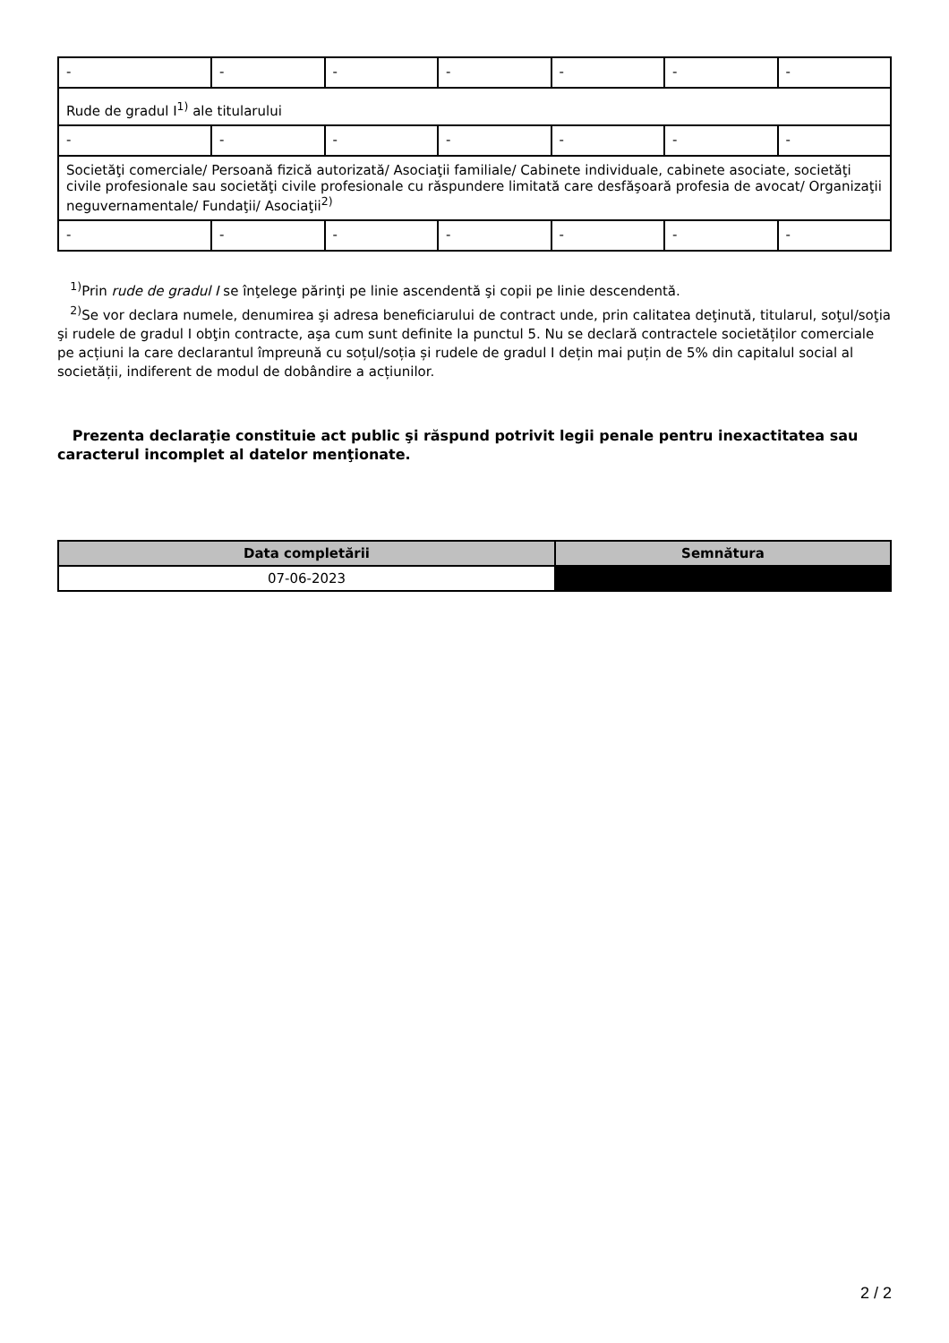| - | - | - | - | - | - | - |
| Rude de gradul I<sup>1)</sup> ale titularului | | | | | | |
| - | - | - | - | - | - | - |
| Societăţi comerciale/ Persoană fizică autorizată/ Asociaţii familiale/ Cabinete individuale, cabinete asociate, societăţi civile profesionale sau societăţi civile profesionale cu răspundere limitată care desfăşoară profesia de avocat/ Organizaţii neguvernamentale/ Fundaţii/ Asociaţii<sup>2)</sup> | | | | | | |
| - | - | - | - | - | - | - |
<sup>1)</sup> Prin rude de gradul I se înţelege părinţi pe linie ascendentă şi copii pe linie descendentă.
<sup>2)</sup> Se vor declara numele, denumirea şi adresa beneficiarului de contract unde, prin calitatea deţinută, titularul, soţul/soţia şi rudele de gradul I obţin contracte, aşa cum sunt definite la punctul 5. Nu se declară contractele societăților comerciale pe acțiuni la care declarantul împreună cu soțul/soția și rudele de gradul I dețin mai puțin de 5% din capitalul social al societății, indiferent de modul de dobândire a acțiunilor.
Prezenta declaraţie constituie act public şi răspund potrivit legii penale pentru inexactitatea sau caracterul incomplet al datelor menţionate.
| Data completării | Semnătura |
| --- | --- |
| 07-06-2023 | |
2 / 2